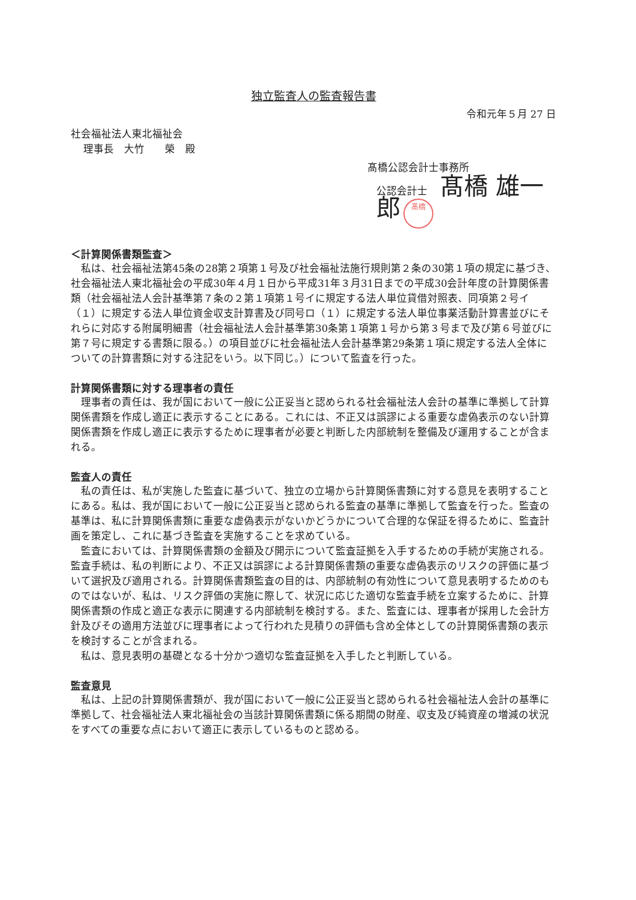独立監査人の監査報告書
令和元年５月 27 日
社会福祉法人東北福祉会
理事長　大竹　　榮　殿
髙橋公認会計士事務所
公認会計士 髙橋 雄一郎 髙橋
＜計算関係書類監査＞
私は、社会福祉法第45条の28第２項第１号及び社会福祉法施行規則第２条の30第１項の規定に基づき、社会福祉法人東北福祉会の平成30年４月１日から平成31年３月31日までの平成30会計年度の計算関係書類（社会福祉法人会計基準第７条の２第１項第１号イに規定する法人単位貸借対照表、同項第２号イ（１）に規定する法人単位資金収支計算書及び同号ロ（１）に規定する法人単位事業活動計算書並びにそれらに対応する附属明細書（社会福祉法人会計基準第30条第１項第１号から第３号まで及び第６号並びに第７号に規定する書類に限る。）の項目並びに社会福祉法人会計基準第29条第１項に規定する法人全体についての計算書類に対する注記をいう。以下同じ。）について監査を行った。
計算関係書類に対する理事者の責任
理事者の責任は、我が国において一般に公正妥当と認められる社会福祉法人会計の基準に準拠して計算関係書類を作成し適正に表示することにある。これには、不正又は誤謬による重要な虚偽表示のない計算関係書類を作成し適正に表示するために理事者が必要と判断した内部統制を整備及び運用することが含まれる。
監査人の責任
私の責任は、私が実施した監査に基づいて、独立の立場から計算関係書類に対する意見を表明することにある。私は、我が国において一般に公正妥当と認められる監査の基準に準拠して監査を行った。監査の基準は、私に計算関係書類に重要な虚偽表示がないかどうかについて合理的な保証を得るために、監査計画を策定し、これに基づき監査を実施することを求めている。
監査においては、計算関係書類の金額及び開示について監査証拠を入手するための手続が実施される。監査手続は、私の判断により、不正又は誤謬による計算関係書類の重要な虚偽表示のリスクの評価に基づいて選択及び適用される。計算関係書類監査の目的は、内部統制の有効性について意見表明するためのものではないが、私は、リスク評価の実施に際して、状況に応じた適切な監査手続を立案するために、計算関係書類の作成と適正な表示に関連する内部統制を検討する。また、監査には、理事者が採用した会計方針及びその適用方法並びに理事者によって行われた見積りの評価も含め全体としての計算関係書類の表示を検討することが含まれる。
私は、意見表明の基礎となる十分かつ適切な監査証拠を入手したと判断している。
監査意見
私は、上記の計算関係書類が、我が国において一般に公正妥当と認められる社会福祉法人会計の基準に準拠して、社会福祉法人東北福祉会の当該計算関係書類に係る期間の財産、収支及び純資産の増減の状況をすべての重要な点において適正に表示しているものと認める。